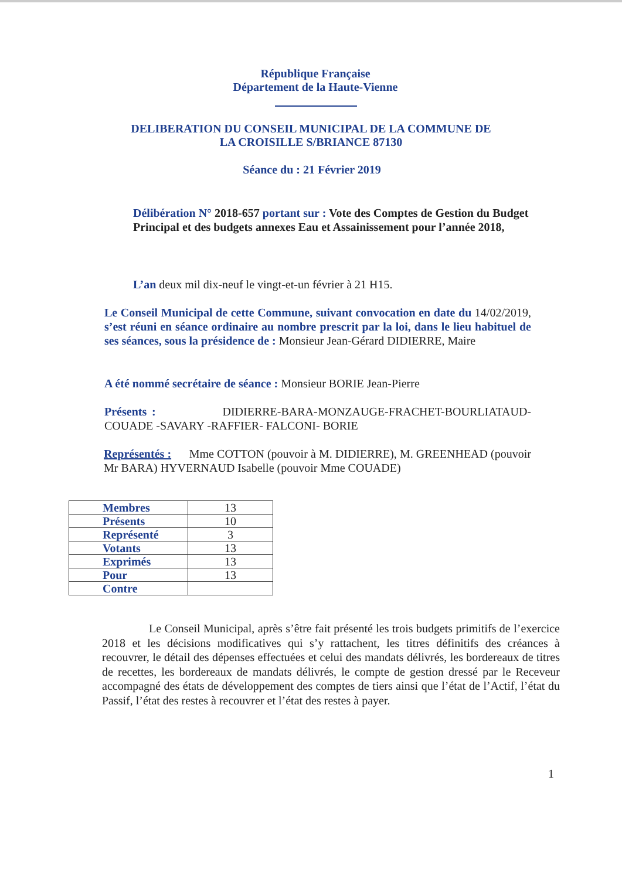République Française
Département de la Haute-Vienne
DELIBERATION DU CONSEIL MUNICIPAL DE LA COMMUNE DE
LA CROISILLE S/BRIANCE 87130
Séance du : 21 Février 2019
Délibération N° 2018-657 portant sur : Vote des Comptes de Gestion du Budget Principal et des budgets annexes Eau et Assainissement pour l’année 2018,
L’an deux mil dix-neuf le vingt-et-un février à 21 H15.
Le Conseil Municipal de cette Commune, suivant convocation en date du 14/02/2019, s’est réuni en séance ordinaire au nombre prescrit par la loi, dans le lieu habituel de ses séances, sous la présidence de : Monsieur Jean-Gérard DIDIERRE, Maire
A été nommé secrétaire de séance : Monsieur BORIE Jean-Pierre
Présents : DIDIERRE-BARA-MONZAUGE-FRACHET-BOURLIATAUD-COUADE -SAVARY -RAFFIER- FALCONI- BORIE
Représentés : Mme COTTON (pouvoir à M. DIDIERRE), M. GREENHEAD (pouvoir Mr BARA) HYVERNAUD Isabelle (pouvoir Mme COUADE)
| Membres | 13 |
| Présents | 10 |
| Représenté | 3 |
| Votants | 13 |
| Exprimés | 13 |
| Pour | 13 |
| Contre | |
Le Conseil Municipal, après s’être fait présenté les trois budgets primitifs de l’exercice 2018 et les décisions modificatives qui s’y rattachent, les titres définitifs des créances à recouvrer, le détail des dépenses effectuées et celui des mandats délivrés, les bordereaux de titres de recettes, les bordereaux de mandats délivrés, le compte de gestion dressé par le Receveur accompagné des états de développement des comptes de tiers ainsi que l’état de l’Actif, l’état du Passif, l’état des restes à recouvrer et l’état des restes à payer.
1